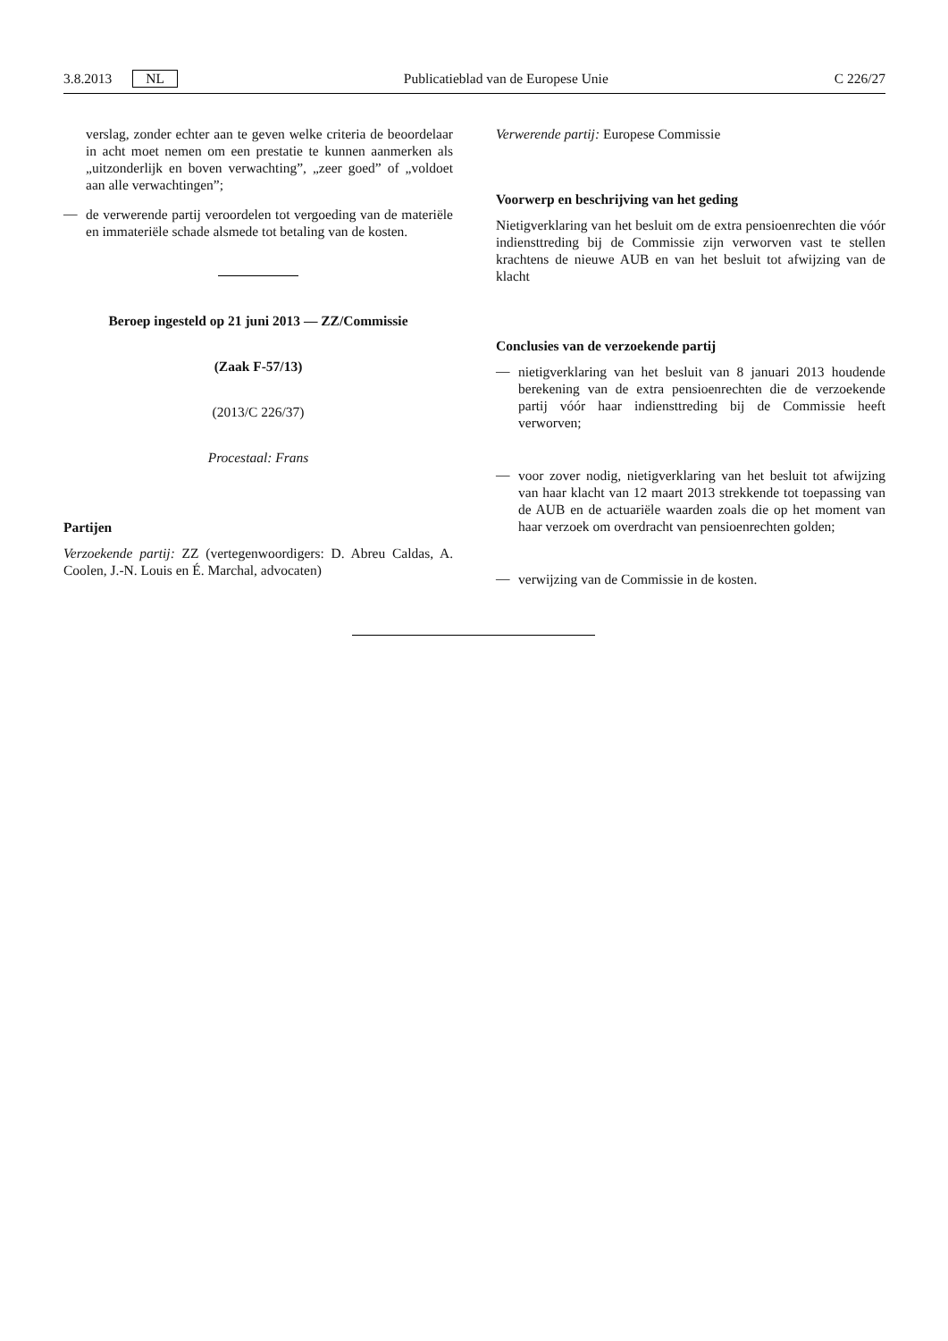3.8.2013 NL Publicatieblad van de Europese Unie C 226/27
verslag, zonder echter aan te geven welke criteria de beoordelaar in acht moet nemen om een prestatie te kunnen aanmerken als „uitzonderlijk en boven verwachting”, „zeer goed” of „voldoet aan alle verwachtingen”;
—
de verwerende partij veroordelen tot vergoeding van de materiële en immateriële schade alsmede tot betaling van de kosten.
Beroep ingesteld op 21 juni 2013 — ZZ/Commissie
(Zaak F-57/13)
(2013/C 226/37)
Procestaal: Frans
Partijen
Verzoekende partij: ZZ (vertegenwoordigers: D. Abreu Caldas, A. Coolen, J.-N. Louis en É. Marchal, advocaten)
Verwerende partij: Europese Commissie
Voorwerp en beschrijving van het geding
Nietigverklaring van het besluit om de extra pensioenrechten die vóór indiensttreding bij de Commissie zijn verworven vast te stellen krachtens de nieuwe AUB en van het besluit tot afwijzing van de klacht
Conclusies van de verzoekende partij
—
nietigverklaring van het besluit van 8 januari 2013 houdende berekening van de extra pensioenrechten die de verzoekende partij vóór haar indiensttreding bij de Commissie heeft verworven;
—
voor zover nodig, nietigverklaring van het besluit tot afwijzing van haar klacht van 12 maart 2013 strekkende tot toepassing van de AUB en de actuariële waarden zoals die op het moment van haar verzoek om overdracht van pensioenrechten golden;
—
verwijzing van de Commissie in de kosten.